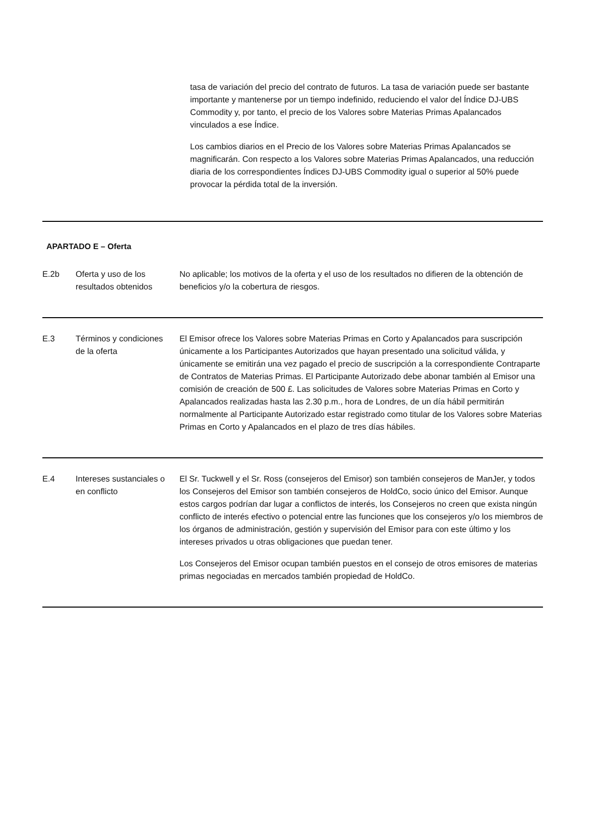tasa de variación del precio del contrato de futuros. La tasa de variación puede ser bastante importante y mantenerse por un tiempo indefinido, reduciendo el valor del Índice DJ-UBS Commodity y, por tanto, el precio de los Valores sobre Materias Primas Apalancados vinculados a ese Índice.
Los cambios diarios en el Precio de los Valores sobre Materias Primas Apalancados se magnificarán. Con respecto a los Valores sobre Materias Primas Apalancados, una reducción diaria de los correspondientes Índices DJ-UBS Commodity igual o superior al 50% puede provocar la pérdida total de la inversión.
APARTADO E – Oferta
| E.2b | Oferta y uso de los resultados obtenidos | No aplicable; los motivos de la oferta y el uso de los resultados no difieren de la obtención de beneficios y/o la cobertura de riesgos. |
| E.3 | Términos y condiciones de la oferta | El Emisor ofrece los Valores sobre Materias Primas en Corto y Apalancados para suscripción únicamente a los Participantes Autorizados que hayan presentado una solicitud válida, y únicamente se emitirán una vez pagado el precio de suscripción a la correspondiente Contraparte de Contratos de Materias Primas. El Participante Autorizado debe abonar también al Emisor una comisión de creación de 500 £. Las solicitudes de Valores sobre Materias Primas en Corto y Apalancados realizadas hasta las 2.30 p.m., hora de Londres, de un día hábil permitirán normalmente al Participante Autorizado estar registrado como titular de los Valores sobre Materias Primas en Corto y Apalancados en el plazo de tres días hábiles. |
| E.4 | Intereses sustanciales o en conflicto | El Sr. Tuckwell y el Sr. Ross (consejeros del Emisor) son también consejeros de ManJer, y todos los Consejeros del Emisor son también consejeros de HoldCo, socio único del Emisor. Aunque estos cargos podrían dar lugar a conflictos de interés, los Consejeros no creen que exista ningún conflicto de interés efectivo o potencial entre las funciones que los consejeros y/o los miembros de los órganos de administración, gestión y supervisión del Emisor para con este último y los intereses privados u otras obligaciones que puedan tener. Los Consejeros del Emisor ocupan también puestos en el consejo de otros emisores de materias primas negociadas en mercados también propiedad de HoldCo. |